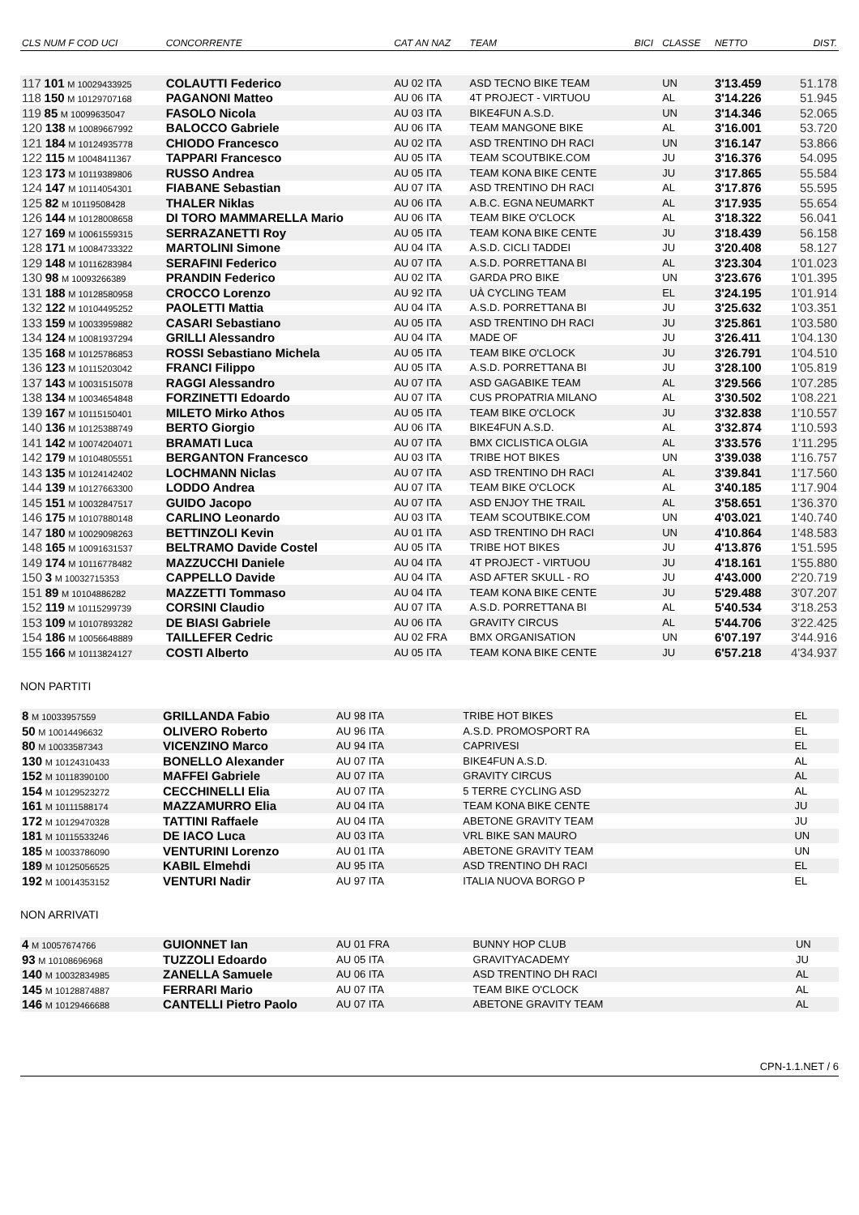| CLS NUM F COD UCI | CONCORRENTE | CAT AN NAZ | TEAM | BICI | CLASSE | NETTO | DIST. |
| --- | --- | --- | --- | --- | --- | --- | --- |
| 117 101 M 10029433925 | COLAUTTI Federico | AU 02 ITA | ASD TECNO BIKE TEAM | | UN | 3'13.459 | 51.178 |
| 118 150 M 10129707168 | PAGANONI Matteo | AU 06 ITA | 4T PROJECT - VIRTUOU | | AL | 3'14.226 | 51.945 |
| 119 85 M 10099635047 | FASOLO Nicola | AU 03 ITA | BIKE4FUN A.S.D. | | UN | 3'14.346 | 52.065 |
| 120 138 M 10089667992 | BALOCCO Gabriele | AU 06 ITA | TEAM MANGONE BIKE | | AL | 3'16.001 | 53.720 |
| 121 184 M 10124935778 | CHIODO Francesco | AU 02 ITA | ASD TRENTINO DH RACI | | UN | 3'16.147 | 53.866 |
| 122 115 M 10048411367 | TAPPARI Francesco | AU 05 ITA | TEAM SCOUTBIKE.COM | | JU | 3'16.376 | 54.095 |
| 123 173 M 10119389806 | RUSSO Andrea | AU 05 ITA | TEAM KONA BIKE CENTE | | JU | 3'17.865 | 55.584 |
| 124 147 M 10114054301 | FIABANE Sebastian | AU 07 ITA | ASD TRENTINO DH RACI | | AL | 3'17.876 | 55.595 |
| 125 82 M 10119508428 | THALER Niklas | AU 06 ITA | A.B.C. EGNA NEUMARKT | | AL | 3'17.935 | 55.654 |
| 126 144 M 10128008658 | DI TORO MAMMARELLA Mario | AU 06 ITA | TEAM BIKE O'CLOCK | | AL | 3'18.322 | 56.041 |
| 127 169 M 10061559315 | SERRAZANETTI Roy | AU 05 ITA | TEAM KONA BIKE CENTE | | JU | 3'18.439 | 56.158 |
| 128 171 M 10084733322 | MARTOLINI Simone | AU 04 ITA | A.S.D. CICLI TADDEI | | JU | 3'20.408 | 58.127 |
| 129 148 M 10116283984 | SERAFINI Federico | AU 07 ITA | A.S.D. PORRETTANA BI | | AL | 3'23.304 | 1'01.023 |
| 130 98 M 10093266389 | PRANDIN Federico | AU 02 ITA | GARDA PRO BIKE | | UN | 3'23.676 | 1'01.395 |
| 131 188 M 10128580958 | CROCCO Lorenzo | AU 92 ITA | UÀ CYCLING TEAM | | EL | 3'24.195 | 1'01.914 |
| 132 122 M 10104495252 | PAOLETTI Mattia | AU 04 ITA | A.S.D. PORRETTANA BI | | JU | 3'25.632 | 1'03.351 |
| 133 159 M 10033959882 | CASARI Sebastiano | AU 05 ITA | ASD TRENTINO DH RACI | | JU | 3'25.861 | 1'03.580 |
| 134 124 M 10081937294 | GRILLI Alessandro | AU 04 ITA | MADE OF | | JU | 3'26.411 | 1'04.130 |
| 135 168 M 10125786853 | ROSSI Sebastiano Michela | AU 05 ITA | TEAM BIKE O'CLOCK | | JU | 3'26.791 | 1'04.510 |
| 136 123 M 10115203042 | FRANCI Filippo | AU 05 ITA | A.S.D. PORRETTANA BI | | JU | 3'28.100 | 1'05.819 |
| 137 143 M 10031515078 | RAGGI Alessandro | AU 07 ITA | ASD GAGABIKE TEAM | | AL | 3'29.566 | 1'07.285 |
| 138 134 M 10034654848 | FORZINETTI Edoardo | AU 07 ITA | CUS PROPATRIA MILANO | | AL | 3'30.502 | 1'08.221 |
| 139 167 M 10115150401 | MILETO Mirko Athos | AU 05 ITA | TEAM BIKE O'CLOCK | | JU | 3'32.838 | 1'10.557 |
| 140 136 M 10125388749 | BERTO Giorgio | AU 06 ITA | BIKE4FUN A.S.D. | | AL | 3'32.874 | 1'10.593 |
| 141 142 M 10074204071 | BRAMATI Luca | AU 07 ITA | BMX CICLISTICA OLGIA | | AL | 3'33.576 | 1'11.295 |
| 142 179 M 10104805551 | BERGANTON Francesco | AU 03 ITA | TRIBE HOT BIKES | | UN | 3'39.038 | 1'16.757 |
| 143 135 M 10124142402 | LOCHMANN Niclas | AU 07 ITA | ASD TRENTINO DH RACI | | AL | 3'39.841 | 1'17.560 |
| 144 139 M 10127663300 | LODDO Andrea | AU 07 ITA | TEAM BIKE O'CLOCK | | AL | 3'40.185 | 1'17.904 |
| 145 151 M 10032847517 | GUIDO Jacopo | AU 07 ITA | ASD ENJOY THE TRAIL | | AL | 3'58.651 | 1'36.370 |
| 146 175 M 10107880148 | CARLINO Leonardo | AU 03 ITA | TEAM SCOUTBIKE.COM | | UN | 4'03.021 | 1'40.740 |
| 147 180 M 10029098263 | BETTINZOLI Kevin | AU 01 ITA | ASD TRENTINO DH RACI | | UN | 4'10.864 | 1'48.583 |
| 148 165 M 10091631537 | BELTRAMO Davide Costel | AU 05 ITA | TRIBE HOT BIKES | | JU | 4'13.876 | 1'51.595 |
| 149 174 M 10116778482 | MAZZUCCHI Daniele | AU 04 ITA | 4T PROJECT - VIRTUOU | | JU | 4'18.161 | 1'55.880 |
| 150 3 M 10032715353 | CAPPELLO Davide | AU 04 ITA | ASD AFTER SKULL - RO | | JU | 4'43.000 | 2'20.719 |
| 151 89 M 10104886282 | MAZZETTI Tommaso | AU 04 ITA | TEAM KONA BIKE CENTE | | JU | 5'29.488 | 3'07.207 |
| 152 119 M 10115299739 | CORSINI Claudio | AU 07 ITA | A.S.D. PORRETTANA BI | | AL | 5'40.534 | 3'18.253 |
| 153 109 M 10107893282 | DE BIASI Gabriele | AU 06 ITA | GRAVITY CIRCUS | | AL | 5'44.706 | 3'22.425 |
| 154 186 M 10056648889 | TAILLEFER Cedric | AU 02 FRA | BMX ORGANISATION | | UN | 6'07.197 | 3'44.916 |
| 155 166 M 10113824127 | COSTI Alberto | AU 05 ITA | TEAM KONA BIKE CENTE | | JU | 6'57.218 | 4'34.937 |
NON PARTITI
| 8 M 10033957559 | GRILLANDA Fabio | AU 98 ITA | TRIBE HOT BIKES | EL |
| 50 M 10014496632 | OLIVERO Roberto | AU 96 ITA | A.S.D. PROMOSPORT RA | EL |
| 80 M 10033587343 | VICENZINO Marco | AU 94 ITA | CAPRIVESI | EL |
| 130 M 10124310433 | BONELLO Alexander | AU 07 ITA | BIKE4FUN A.S.D. | AL |
| 152 M 10118390100 | MAFFEI Gabriele | AU 07 ITA | GRAVITY CIRCUS | AL |
| 154 M 10129523272 | CECCHINELLI Elia | AU 07 ITA | 5 TERRE CYCLING ASD | AL |
| 161 M 10111588174 | MAZZAMURRO Elia | AU 04 ITA | TEAM KONA BIKE CENTE | JU |
| 172 M 10129470328 | TATTINI Raffaele | AU 04 ITA | ABETONE GRAVITY TEAM | JU |
| 181 M 10115533246 | DE IACO Luca | AU 03 ITA | VRL BIKE SAN MAURO | UN |
| 185 M 10033786090 | VENTURINI Lorenzo | AU 01 ITA | ABETONE GRAVITY TEAM | UN |
| 189 M 10125056525 | KABIL Elmehdi | AU 95 ITA | ASD TRENTINO DH RACI | EL |
| 192 M 10014353152 | VENTURI Nadir | AU 97 ITA | ITALIA NUOVA BORGO P | EL |
NON ARRIVATI
| 4 M 10057674766 | GUIONNET Ian | AU 01 FRA | BUNNY HOP CLUB | UN |
| 93 M 10108696968 | TUZZOLI Edoardo | AU 05 ITA | GRAVITYACADEMY | JU |
| 140 M 10032834985 | ZANELLA Samuele | AU 06 ITA | ASD TRENTINO DH RACI | AL |
| 145 M 10128874887 | FERRARI Mario | AU 07 ITA | TEAM BIKE O'CLOCK | AL |
| 146 M 10129466688 | CANTELLI Pietro Paolo | AU 07 ITA | ABETONE GRAVITY TEAM | AL |
CPN-1.1.NET / 6